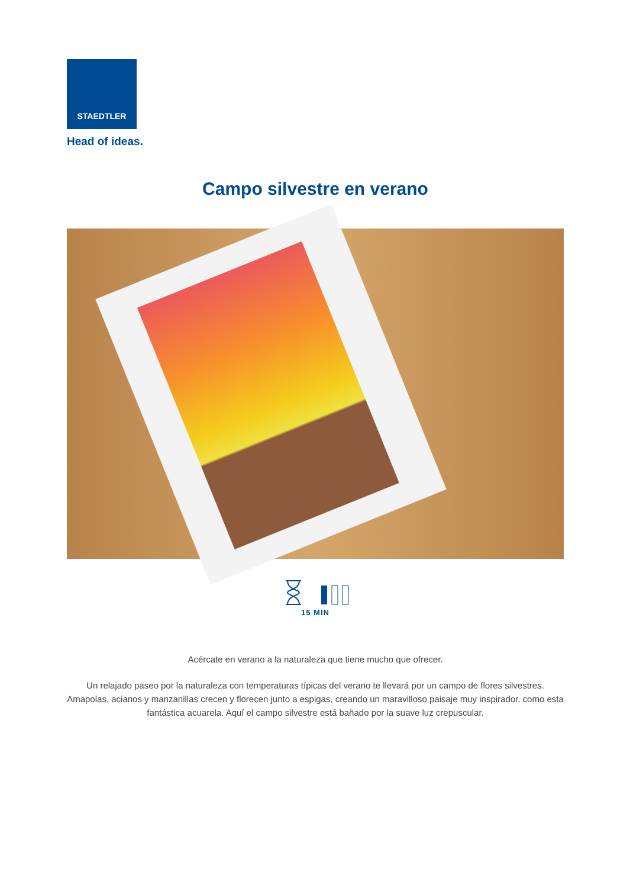STAEDTLER
Head of ideas.
Campo silvestre en verano
15 MIN
Acércate en verano a la naturaleza que tiene mucho que ofrecer.
Un relajado paseo por la naturaleza con temperaturas típicas del verano te llevará por un campo de flores silvestres. Amapolas, acianos y manzanillas crecen y florecen junto a espigas, creando un maravilloso paisaje muy inspirador, como esta fantástica acuarela. Aquí el campo silvestre está bañado por la suave luz crepuscular.